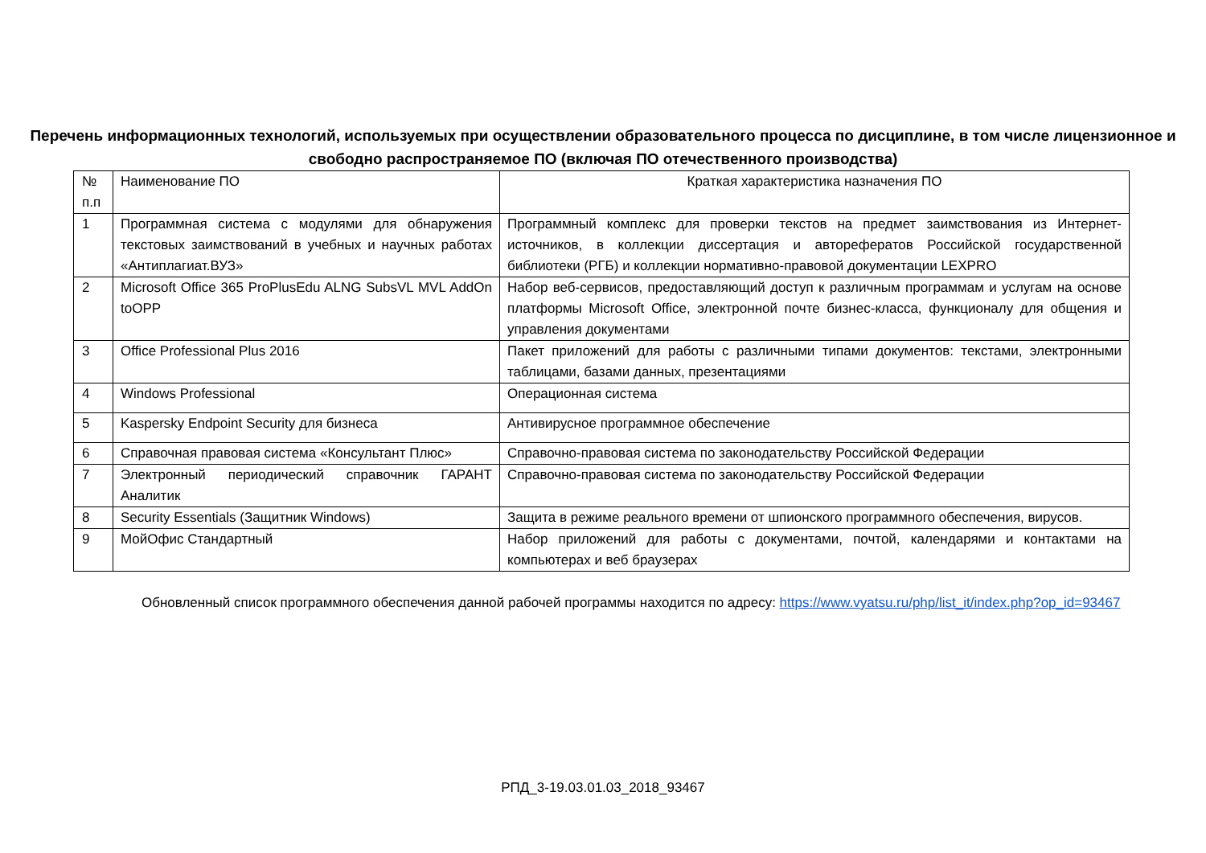Перечень информационных технологий, используемых при осуществлении образовательного процесса по дисциплине, в том числе лицензионное и свободно распространяемое ПО (включая ПО отечественного производства)
| № п.п | Наименование ПО | Краткая характеристика назначения ПО |
| --- | --- | --- |
| 1 | Программная система с модулями для обнаружения текстовых заимствований в учебных и научных работах «Антиплагиат.ВУЗ» | Программный комплекс для проверки текстов на предмет заимствования из Интернет-источников, в коллекции диссертация и авторефератов Российской государственной библиотеки (РГБ) и коллекции нормативно-правовой документации LEXPRO |
| 2 | Microsoft Office 365 ProPlusEdu ALNG SubsVL MVL AddOn toOPP | Набор веб-сервисов, предоставляющий доступ к различным программам и услугам на основе платформы Microsoft Office, электронной почте бизнес-класса, функционалу для общения и управления документами |
| 3 | Office Professional Plus 2016 | Пакет приложений для работы с различными типами документов: текстами, электронными таблицами, базами данных, презентациями |
| 4 | Windows Professional | Операционная система |
| 5 | Kaspersky Endpoint Security для бизнеса | Антивирусное программное обеспечение |
| 6 | Справочная правовая система «Консультант Плюс» | Справочно-правовая система по законодательству Российской Федерации |
| 7 | Электронный периодический справочник ГАРАНТ Аналитик | Справочно-правовая система по законодательству Российской Федерации |
| 8 | Security Essentials (Защитник Windows) | Защита в режиме реального времени от шпионского программного обеспечения, вирусов. |
| 9 | МойОфис Стандартный | Набор приложений для работы с документами, почтой, календарями и контактами на компьютерах и веб браузерах |
Обновленный список программного обеспечения данной рабочей программы находится по адресу: https://www.vyatsu.ru/php/list_it/index.php?op_id=93467
РПД_3-19.03.01.03_2018_93467